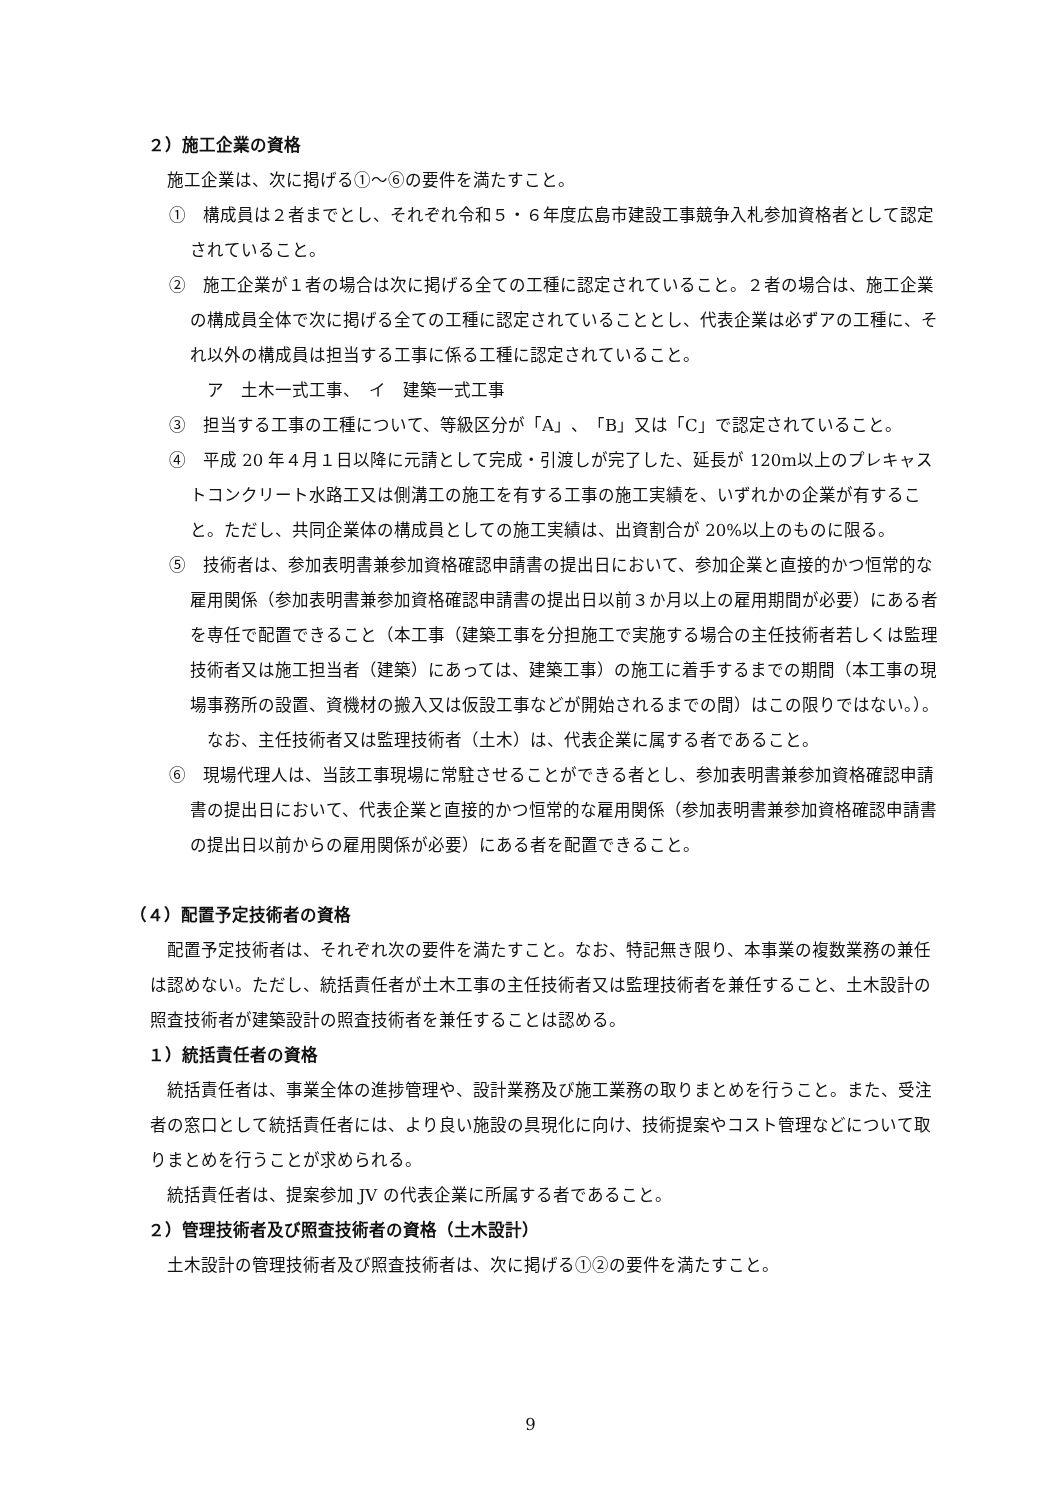２）施工企業の資格
施工企業は、次に掲げる①～⑥の要件を満たすこと。
①　構成員は２者までとし、それぞれ令和５・６年度広島市建設工事競争入札参加資格者として認定されていること。
②　施工企業が１者の場合は次に掲げる全ての工種に認定されていること。２者の場合は、施工企業の構成員全体で次に掲げる全ての工種に認定されていることとし、代表企業は必ずアの工種に、それ以外の構成員は担当する工事に係る工種に認定されていること。
ア　土木一式工事、　イ　建築一式工事
③　担当する工事の工種について、等級区分が「A」、「B」又は「C」で認定されていること。
④　平成 20 年４月１日以降に元請として完成・引渡しが完了した、延長が 120m以上のプレキャストコンクリート水路工又は側溝工の施工を有する工事の施工実績を、いずれかの企業が有すること。ただし、共同企業体の構成員としての施工実績は、出資割合が 20%以上のものに限る。
⑤　技術者は、参加表明書兼参加資格確認申請書の提出日において、参加企業と直接的かつ恒常的な雇用関係（参加表明書兼参加資格確認申請書の提出日以前３か月以上の雇用期間が必要）にある者を専任で配置できること（本工事（建築工事を分担施工で実施する場合の主任技術者若しくは監理技術者又は施工担当者（建築）にあっては、建築工事）の施工に着手するまでの期間（本工事の現場事務所の設置、資機材の搬入又は仮設工事などが開始されるまでの間）はこの限りではない。）。
なお、主任技術者又は監理技術者（土木）は、代表企業に属する者であること。
⑥　現場代理人は、当該工事現場に常駐させることができる者とし、参加表明書兼参加資格確認申請書の提出日において、代表企業と直接的かつ恒常的な雇用関係（参加表明書兼参加資格確認申請書の提出日以前からの雇用関係が必要）にある者を配置できること。
（４）配置予定技術者の資格
配置予定技術者は、それぞれ次の要件を満たすこと。なお、特記無き限り、本事業の複数業務の兼任は認めない。ただし、統括責任者が土木工事の主任技術者又は監理技術者を兼任すること、土木設計の照査技術者が建築設計の照査技術者を兼任することは認める。
１）統括責任者の資格
統括責任者は、事業全体の進捗管理や、設計業務及び施工業務の取りまとめを行うこと。また、受注者の窓口として統括責任者には、より良い施設の具現化に向け、技術提案やコスト管理などについて取りまとめを行うことが求められる。
統括責任者は、提案参加 JV の代表企業に所属する者であること。
２）管理技術者及び照査技術者の資格（土木設計）
土木設計の管理技術者及び照査技術者は、次に掲げる①②の要件を満たすこと。
9